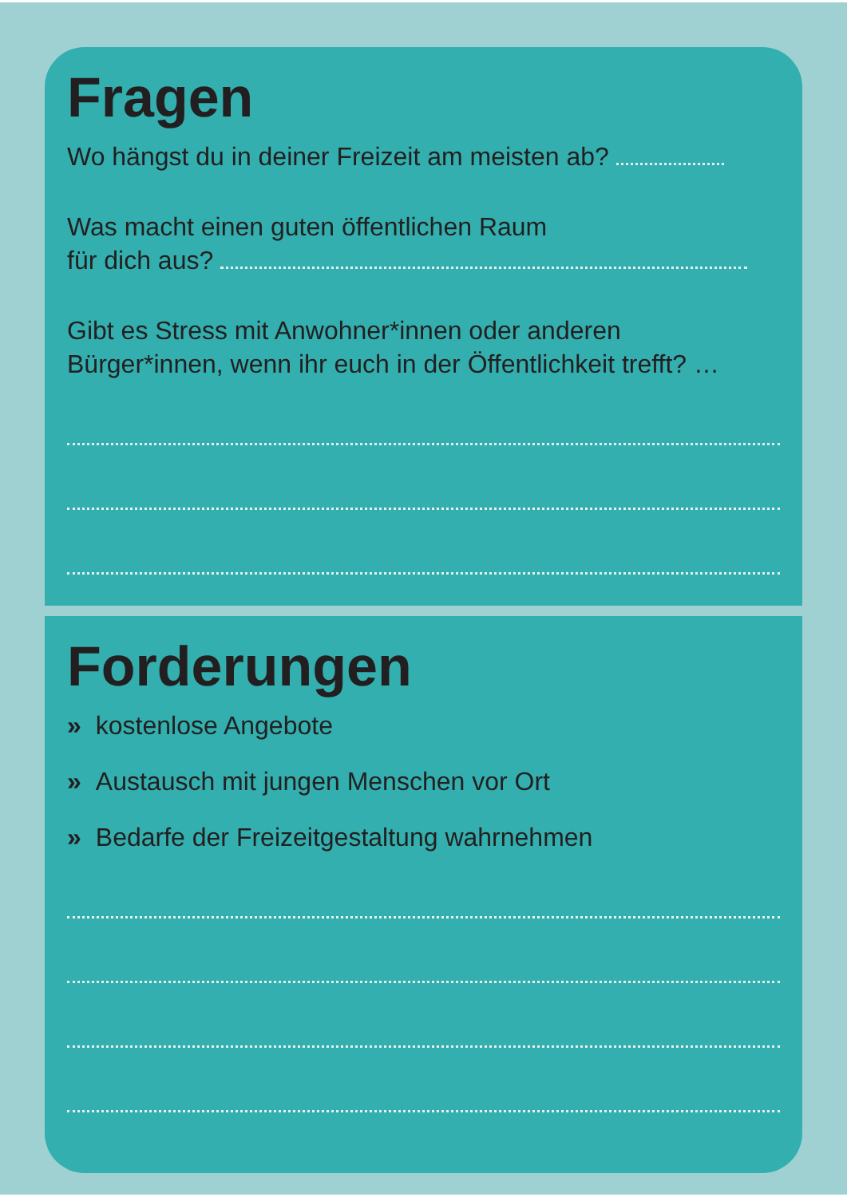Fragen
Wo hängst du in deiner Freizeit am meisten ab?
Was macht einen guten öffentlichen Raum
für dich aus?
Gibt es Stress mit Anwohner*innen oder anderen
Bürger*innen, wenn ihr euch in der Öffentlichkeit trefft? …
Forderungen
» kostenlose Angebote
» Austausch mit jungen Menschen vor Ort
» Bedarfe der Freizeitgestaltung wahrnehmen